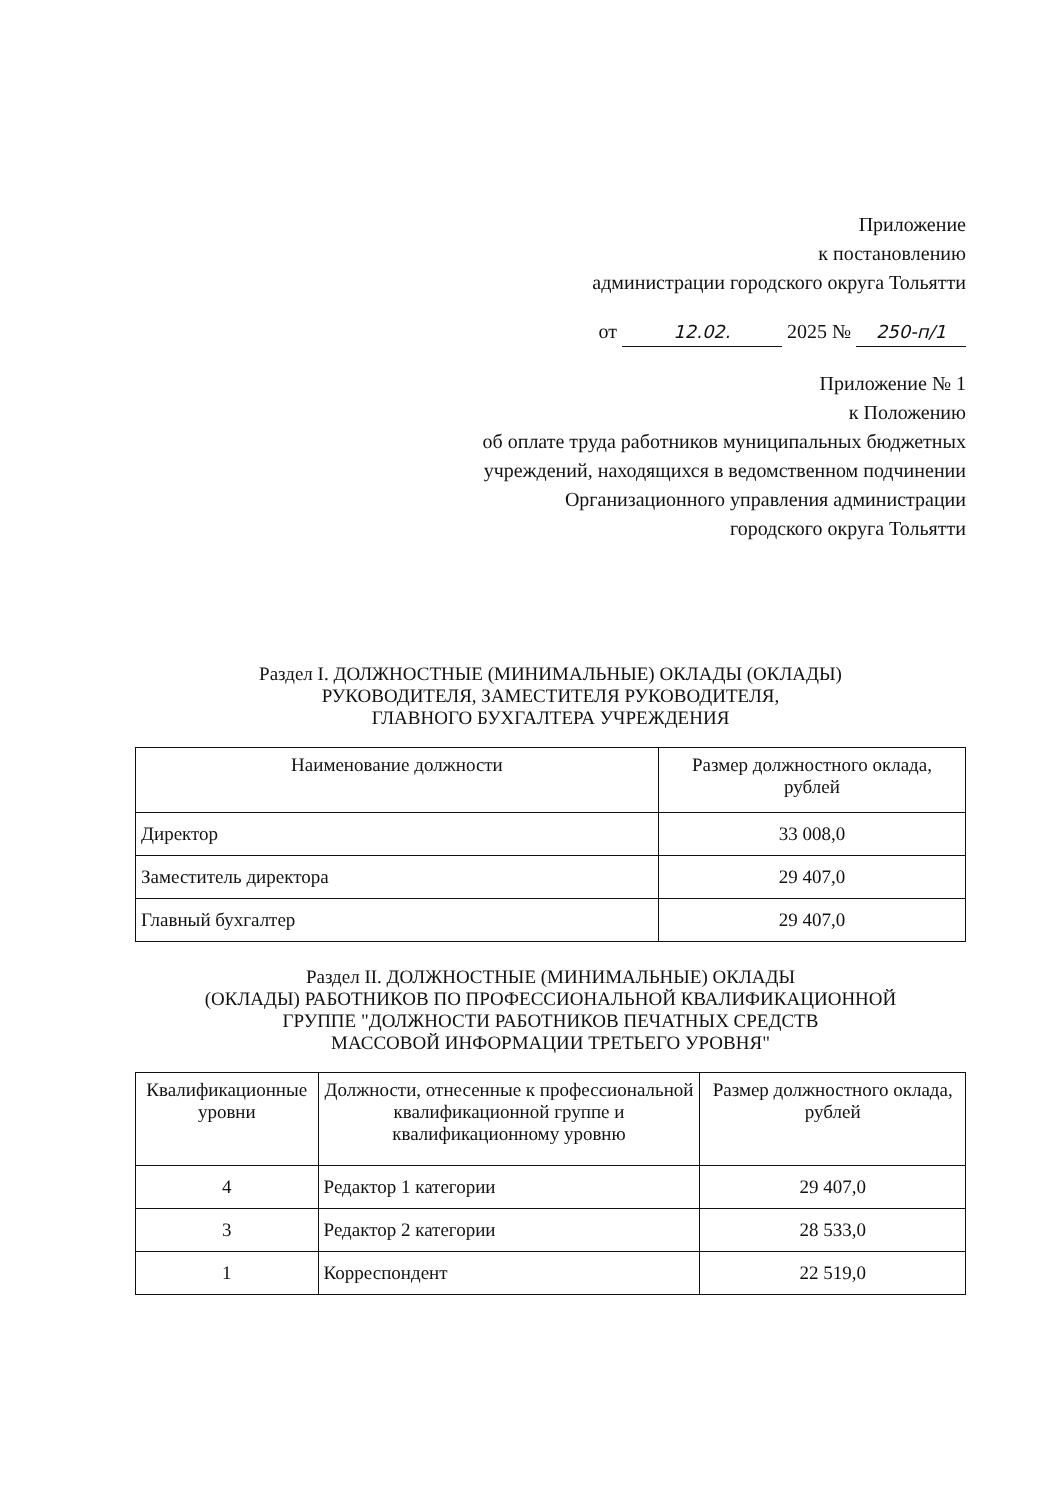Приложение
к постановлению
администрации городского округа Тольятти
от 12.02. 2025 № 250-п/1
Приложение № 1
к Положению
об оплате труда работников муниципальных бюджетных
учреждений, находящихся в ведомственном подчинении
Организационного управления администрации
городского округа Тольятти
Раздел I. ДОЛЖНОСТНЫЕ (МИНИМАЛЬНЫЕ) ОКЛАДЫ (ОКЛАДЫ)
РУКОВОДИТЕЛЯ, ЗАМЕСТИТЕЛЯ РУКОВОДИТЕЛЯ,
ГЛАВНОГО БУХГАЛТЕРА УЧРЕЖДЕНИЯ
| Наименование должности | Размер должностного оклада, рублей |
| --- | --- |
| Директор | 33 008,0 |
| Заместитель директора | 29 407,0 |
| Главный бухгалтер | 29 407,0 |
Раздел II. ДОЛЖНОСТНЫЕ (МИНИМАЛЬНЫЕ) ОКЛАДЫ
(ОКЛАДЫ) РАБОТНИКОВ ПО ПРОФЕССИОНАЛЬНОЙ КВАЛИФИКАЦИОННОЙ
ГРУППЕ "ДОЛЖНОСТИ РАБОТНИКОВ ПЕЧАТНЫХ СРЕДСТВ
МАССОВОЙ ИНФОРМАЦИИ ТРЕТЬЕГО УРОВНЯ"
| Квалификационные уровни | Должности, отнесенные к профессиональной квалификационной группе и квалификационному уровню | Размер должностного оклада, рублей |
| --- | --- | --- |
| 4 | Редактор 1 категории | 29 407,0 |
| 3 | Редактор 2 категории | 28 533,0 |
| 1 | Корреспондент | 22 519,0 |